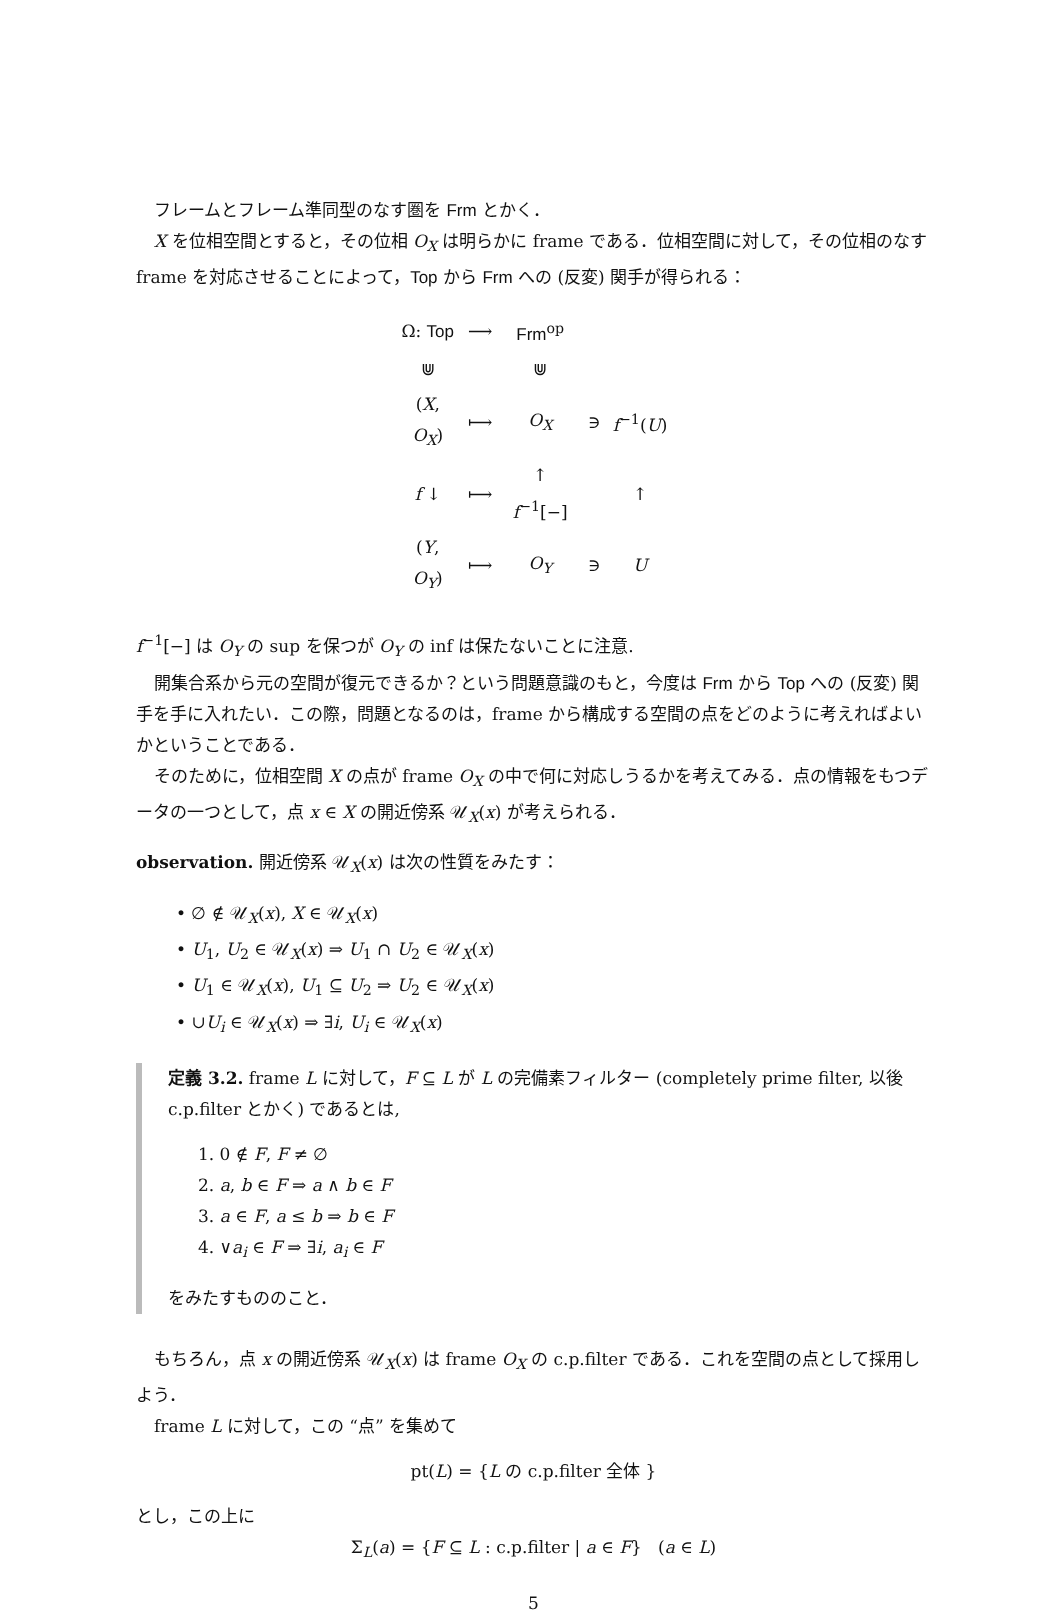フレームとフレーム準同型のなす圏を Frm とかく．
X を位相空間とすると，その位相 O<sub>X</sub> は明らかに frame である．位相空間に対して，その位相のなす frame を対応させることによって，Top から Frm への (反変) 関手が得られる：
| Ω: Top | ⟶ | Frm<sup>op</sup> | | |
| ⋓ | | ⋓ | | |
| ( X , O<sub>X</sub> ) | ⟼ | O<sub>X</sub> | ∋ | f<sup>−1</sup>( U ) |
| f ↓ | ⟼ | ↑ f<sup>−1</sup>[−] | | ↑ |
| ( Y , O<sub>Y</sub> ) | ⟼ | O<sub>Y</sub> | ∋ | U |
f<sup>−1</sup>[−] は O<sub>Y</sub> の sup を保つが O<sub>Y</sub> の inf は保たないことに注意.
開集合系から元の空間が復元できるか？という問題意識のもと，今度は Frm から Top への (反変) 関手を手に入れたい．この際，問題となるのは，frame から構成する空間の点をどのように考えればよいかということである．
そのために，位相空間 X の点が frame O<sub>X</sub> の中で何に対応しうるかを考えてみる．点の情報をもつデータの一つとして，点 x ∈ X の開近傍系 𝒰<sub>X</sub>(x) が考えられる．
observation. 開近傍系 𝒰<sub>X</sub>(x) は次の性質をみたす：
• ∅ ∉ 𝒰<sub>X</sub>(x), X ∈ 𝒰<sub>X</sub>(x)
• U<sub>1</sub>, U<sub>2</sub> ∈ 𝒰<sub>X</sub>(x) ⇒ U<sub>1</sub> ∩ U<sub>2</sub> ∈ 𝒰<sub>X</sub>(x)
• U<sub>1</sub> ∈ 𝒰<sub>X</sub>(x), U<sub>1</sub> ⊆ U<sub>2</sub> ⇒ U<sub>2</sub> ∈ 𝒰<sub>X</sub>(x)
• ∪U<sub>i</sub> ∈ 𝒰<sub>X</sub>(x) ⇒ ∃i, U<sub>i</sub> ∈ 𝒰<sub>X</sub>(x)
定義 3.2. frame L に対して，F ⊆ L が L の完備素フィルター (completely prime filter, 以後 c.p.filter とかく) であるとは,
1. 0 ∉ F, F ≠ ∅
2. a, b ∈ F ⇒ a ∧ b ∈ F
3. a ∈ F, a ≤ b ⇒ b ∈ F
4. ∨a<sub>i</sub> ∈ F ⇒ ∃i, a<sub>i</sub> ∈ F
をみたすもののこと．
もちろん，点 x の開近傍系 𝒰<sub>X</sub>(x) は frame O<sub>X</sub> の c.p.filter である．これを空間の点として採用しよう．
frame L に対して，この “点” を集めて
pt(L) = {L の c.p.filter 全体 }
とし，この上に
Σ<sub>L</sub>(a) = {F ⊆ L : c.p.filter | a ∈ F} (a ∈ L)
5